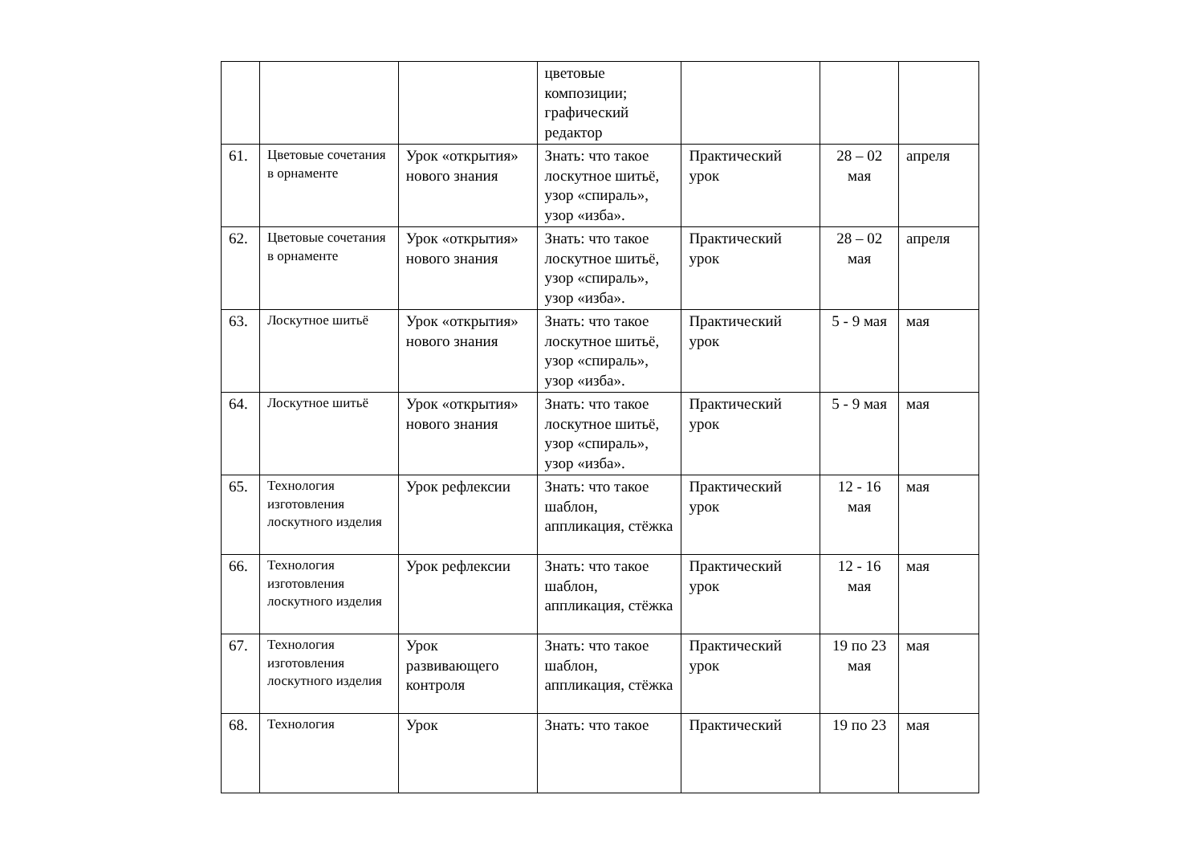| | | | цветовые композиции; графический редактор | | | |
| 61. | Цветовые сочетания в орнаменте | Урок «открытия» нового знания | Знать: что такое лоскутное шитьё, узор «спираль», узор «изба». | Практический урок | 28 – 02 мая | апреля |
| 62. | Цветовые сочетания в орнаменте | Урок «открытия» нового знания | Знать: что такое лоскутное шитьё, узор «спираль», узор «изба». | Практический урок | 28 – 02 мая | апреля |
| 63. | Лоскутное шитьё | Урок «открытия» нового знания | Знать: что такое лоскутное шитьё, узор «спираль», узор «изба». | Практический урок | 5 - 9 мая | мая |
| 64. | Лоскутное шитьё | Урок «открытия» нового знания | Знать: что такое лоскутное шитьё, узор «спираль», узор «изба». | Практический урок | 5 - 9 мая | мая |
| 65. | Технология изготовления лоскутного изделия | Урок рефлексии | Знать: что такое шаблон, аппликация, стёжка | Практический урок | 12 - 16 мая | мая |
| 66. | Технология изготовления лоскутного изделия | Урок рефлексии | Знать: что такое шаблон, аппликация, стёжка | Практический урок | 12 - 16 мая | мая |
| 67. | Технология изготовления лоскутного изделия | Урок развивающего контроля | Знать: что такое шаблон, аппликация, стёжка | Практический урок | 19 по 23 мая | мая |
| 68. | Технология | Урок | Знать: что такое | Практический | 19 по 23 | мая |